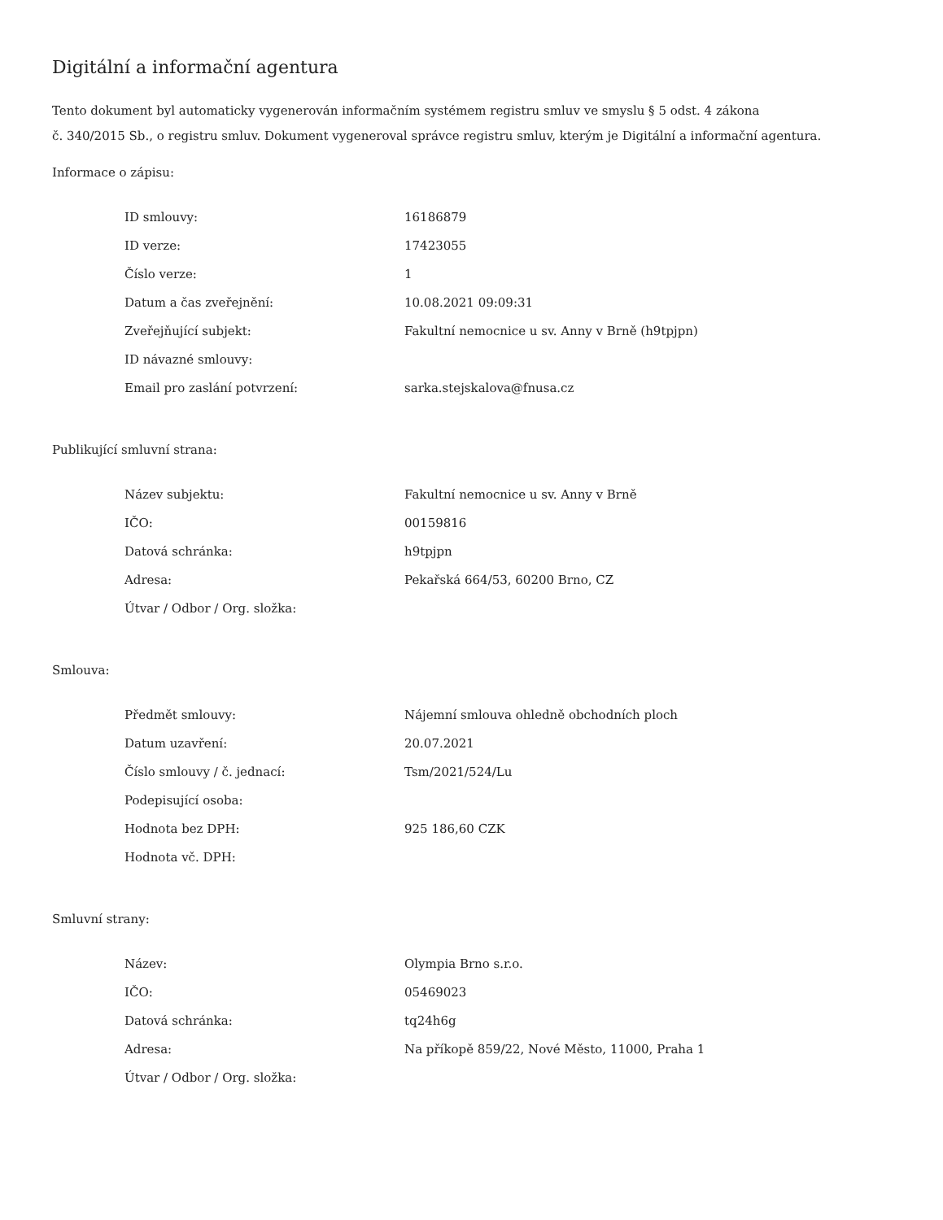Digitální a informační agentura
Tento dokument byl automaticky vygenerován informačním systémem registru smluv ve smyslu § 5 odst. 4 zákona
č. 340/2015 Sb., o registru smluv. Dokument vygeneroval správce registru smluv, kterým je Digitální a informační agentura.
Informace o zápisu:
| ID smlouvy: | 16186879 |
| ID verze: | 17423055 |
| Číslo verze: | 1 |
| Datum a čas zveřejnění: | 10.08.2021 09:09:31 |
| Zveřejňující subjekt: | Fakultní nemocnice u sv. Anny v Brně (h9tpjpn) |
| ID návazné smlouvy: | |
| Email pro zaslání potvrzení: | sarka.stejskalova@fnusa.cz |
Publikující smluvní strana:
| Název subjektu: | Fakultní nemocnice u sv. Anny v Brně |
| IČO: | 00159816 |
| Datová schránka: | h9tpjpn |
| Adresa: | Pekařská 664/53, 60200 Brno, CZ |
| Útvar / Odbor / Org. složka: | |
Smlouva:
| Předmět smlouvy: | Nájemní smlouva ohledně obchodních ploch |
| Datum uzavření: | 20.07.2021 |
| Číslo smlouvy / č. jednací: | Tsm/2021/524/Lu |
| Podepisující osoba: | |
| Hodnota bez DPH: | 925 186,60 CZK |
| Hodnota vč. DPH: | |
Smluvní strany:
| Název: | Olympia Brno s.r.o. |
| IČO: | 05469023 |
| Datová schránka: | tq24h6g |
| Adresa: | Na příkopě 859/22, Nové Město, 11000, Praha 1 |
| Útvar / Odbor / Org. složka: | |